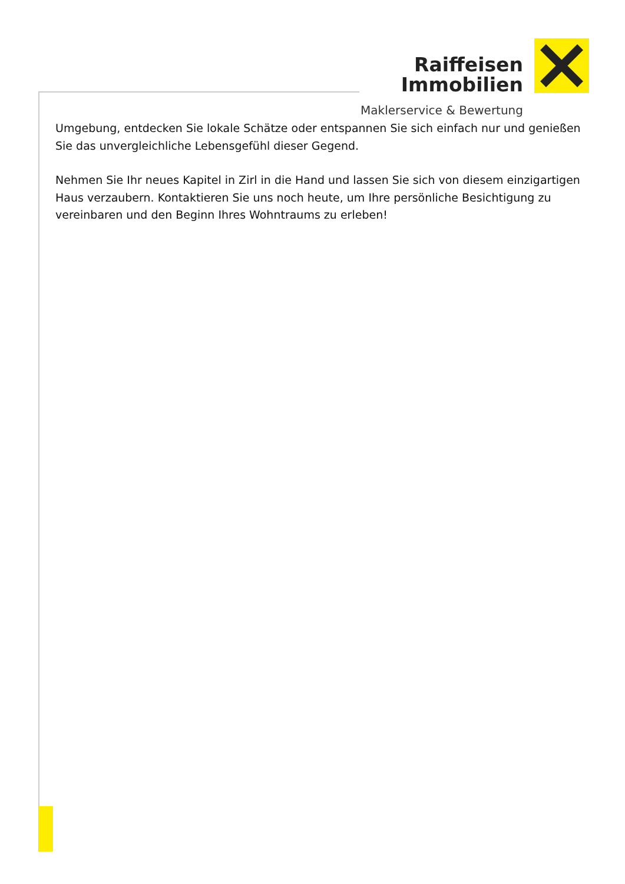Raiffeisen
Immobilien
Maklerservice & Bewertung
Umgebung, entdecken Sie lokale Schätze oder entspannen Sie sich einfach nur und genießen Sie das unvergleichliche Lebensgefühl dieser Gegend.
Nehmen Sie Ihr neues Kapitel in Zirl in die Hand und lassen Sie sich von diesem einzigartigen Haus verzaubern. Kontaktieren Sie uns noch heute, um Ihre persönliche Besichtigung zu vereinbaren und den Beginn Ihres Wohntraums zu erleben!